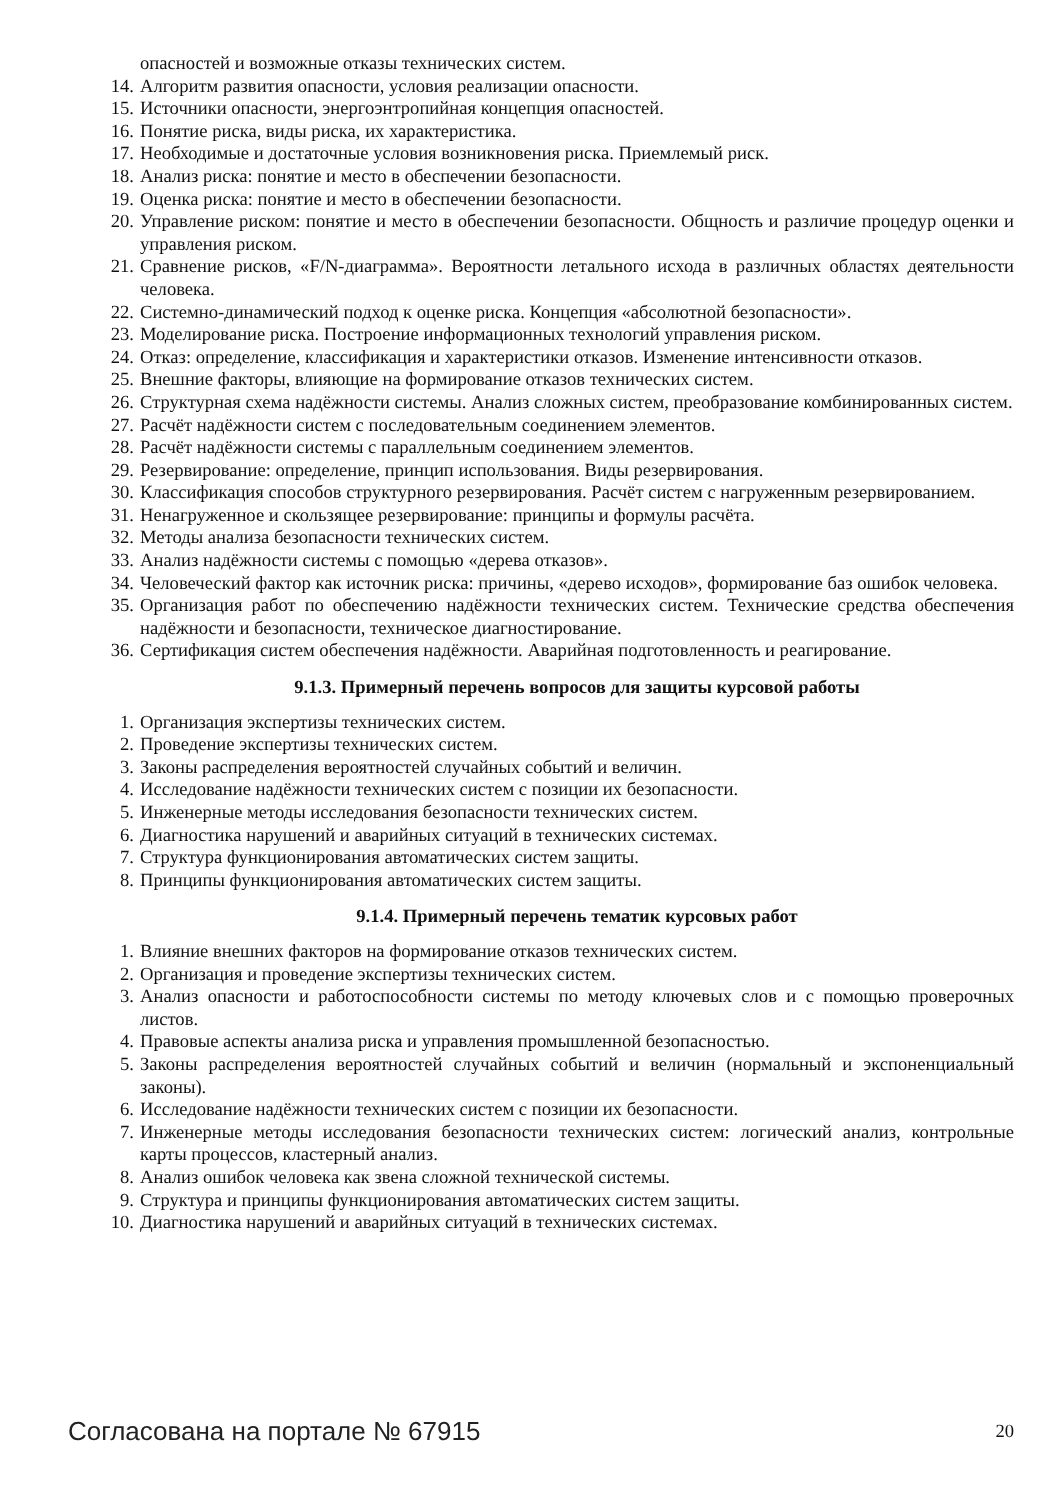опасностей и возможные отказы технических систем.
14. Алгоритм развития опасности, условия реализации опасности.
15. Источники опасности, энергоэнтропийная концепция опасностей.
16. Понятие риска, виды риска, их характеристика.
17. Необходимые и достаточные условия возникновения риска. Приемлемый риск.
18. Анализ риска: понятие и место в обеспечении безопасности.
19. Оценка риска: понятие и место в обеспечении безопасности.
20. Управление риском: понятие и место в обеспечении безопасности. Общность и различие процедур оценки и управления риском.
21. Сравнение рисков, «F/N-диаграмма». Вероятности летального исхода в различных областях деятельности человека.
22. Системно-динамический подход к оценке риска. Концепция «абсолютной безопасности».
23. Моделирование риска. Построение информационных технологий управления риском.
24. Отказ: определение, классификация и характеристики отказов. Изменение интенсивности отказов.
25. Внешние факторы, влияющие на формирование отказов технических систем.
26. Структурная схема надёжности системы. Анализ сложных систем, преобразование комбинированных систем.
27. Расчёт надёжности систем с последовательным соединением элементов.
28. Расчёт надёжности системы с параллельным соединением элементов.
29. Резервирование: определение, принцип использования. Виды резервирования.
30. Классификация способов структурного резервирования. Расчёт систем с нагруженным резервированием.
31. Ненагруженное и скользящее резервирование: принципы и формулы расчёта.
32. Методы анализа безопасности технических систем.
33. Анализ надёжности системы с помощью «дерева отказов».
34. Человеческий фактор как источник риска: причины, «дерево исходов», формирование баз ошибок человека.
35. Организация работ по обеспечению надёжности технических систем. Технические средства обеспечения надёжности и безопасности, техническое диагностирование.
36. Сертификация систем обеспечения надёжности. Аварийная подготовленность и реагирование.
9.1.3. Примерный перечень вопросов для защиты курсовой работы
1. Организация экспертизы технических систем.
2. Проведение экспертизы технических систем.
3. Законы распределения вероятностей случайных событий и величин.
4. Исследование надёжности технических систем с позиции их безопасности.
5. Инженерные методы исследования безопасности технических систем.
6. Диагностика нарушений и аварийных ситуаций в технических системах.
7. Структура функционирования автоматических систем защиты.
8. Принципы функционирования автоматических систем защиты.
9.1.4. Примерный перечень тематик курсовых работ
1. Влияние внешних факторов на формирование отказов технических систем.
2. Организация и проведение экспертизы технических систем.
3. Анализ опасности и работоспособности системы по методу ключевых слов и с помощью проверочных листов.
4. Правовые аспекты анализа риска и управления промышленной безопасностью.
5. Законы распределения вероятностей случайных событий и величин (нормальный и экспоненциальный законы).
6. Исследование надёжности технических систем с позиции их безопасности.
7. Инженерные методы исследования безопасности технических систем: логический анализ, контрольные карты процессов, кластерный анализ.
8. Анализ ошибок человека как звена сложной технической системы.
9. Структура и принципы функционирования автоматических систем защиты.
10. Диагностика нарушений и аварийных ситуаций в технических системах.
Согласована на портале № 67915 20